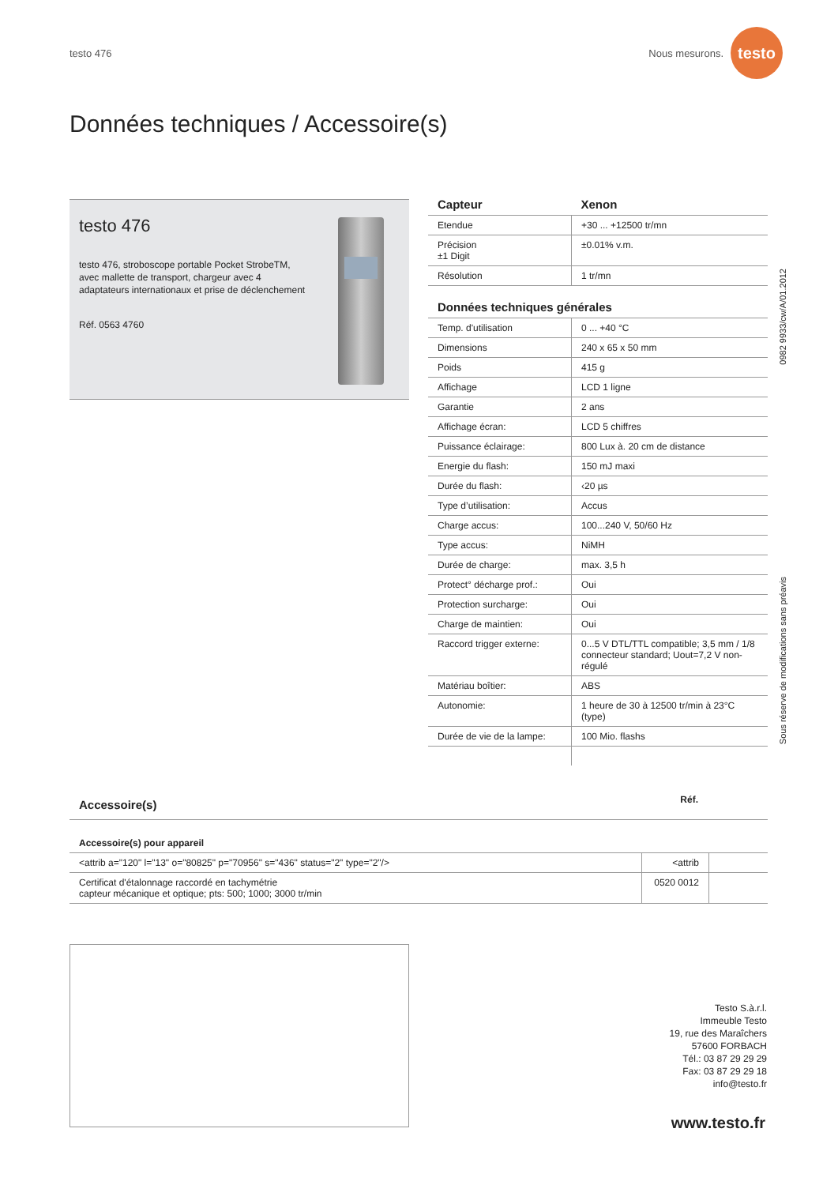testo 476 Nous mesurons.
testo
Données techniques / Accessoire(s)
testo 476
testo 476, stroboscope portable Pocket StrobeTM, avec mallette de transport, chargeur avec 4 adaptateurs internationaux et prise de déclenchement
Réf. 0563 4760
| Capteur | Xenon |
| --- | --- |
| Etendue | +30 ... +12500 tr/mn |
| Précision ±1 Digit | ±0.01% v.m. |
| Résolution | 1 tr/mn |
| Données techniques générales | |
| Temp. d'utilisation | 0 ... +40 °C |
| Dimensions | 240 x 65 x 50 mm |
| Poids | 415 g |
| Affichage | LCD 1 ligne |
| Garantie | 2 ans |
| Affichage écran: | LCD 5 chiffres |
| Puissance éclairage: | 800 Lux à. 20 cm de distance |
| Energie du flash: | 150 mJ maxi |
| Durée du flash: | ‹20 µs |
| Type d’utilisation: | Accus |
| Charge accus: | 100...240 V, 50/60 Hz |
| Type accus: | NiMH |
| Durée de charge: | max. 3,5 h |
| Protect° décharge prof.: | Oui |
| Protection surcharge: | Oui |
| Charge de maintien: | Oui |
| Raccord trigger externe: | 0...5 V DTL/TTL compatible; 3,5 mm / 1/8 connecteur standard; Uout=7,2 V non-régulé |
| Matériau boîtier: | ABS |
| Autonomie: | 1 heure de 30 à 12500 tr/min à 23°C (type) |
| Durée de vie de la lampe: | 100 Mio. flashs |
0982 9933/cw/A/01.2012
Sous réserve de modifications sans préavis
| Accessoire(s) | Réf. | |
| Accessoire(s) pour appareil | | |
| <attrib a="120" l="13" o="80825" p="70956" s="436" status="2" type="2"/> | <attrib | |
| Certificat d'étalonnage raccordé en tachymétrie capteur mécanique et optique; pts: 500; 1000; 3000 tr/min | 0520 0012 | |
Testo S.à.r.l.
Immeuble Testo
19, rue des Maraîchers
57600 FORBACH
Tél.: 03 87 29 29 29
Fax: 03 87 29 29 18
info@testo.fr
www.testo.fr